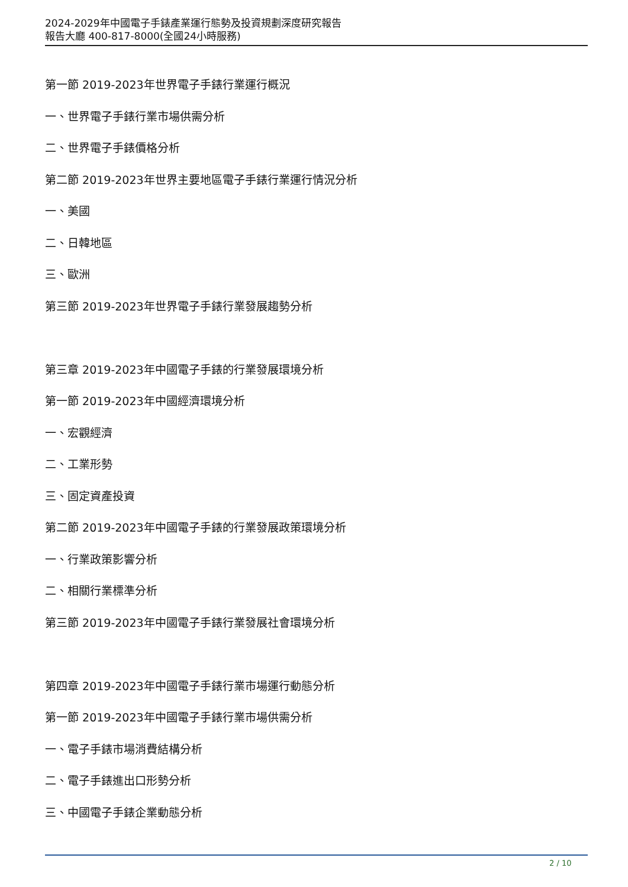2024-2029年中國電子手錶產業運行態勢及投資規劃深度研究報告
報告大廳 400-817-8000(全國24小時服務)
第一節 2019-2023年世界電子手錶行業運行概況
一、世界電子手錶行業市場供需分析
二、世界電子手錶價格分析
第二節 2019-2023年世界主要地區電子手錶行業運行情況分析
一、美國
二、日韓地區
三、歐洲
第三節 2019-2023年世界電子手錶行業發展趨勢分析
第三章 2019-2023年中國電子手錶的行業發展環境分析
第一節 2019-2023年中國經濟環境分析
一、宏觀經濟
二、工業形勢
三、固定資產投資
第二節 2019-2023年中國電子手錶的行業發展政策環境分析
一、行業政策影響分析
二、相關行業標準分析
第三節 2019-2023年中國電子手錶行業發展社會環境分析
第四章 2019-2023年中國電子手錶行業市場運行動態分析
第一節 2019-2023年中國電子手錶行業市場供需分析
一、電子手錶市場消費結構分析
二、電子手錶進出口形勢分析
三、中國電子手錶企業動態分析
2 / 10